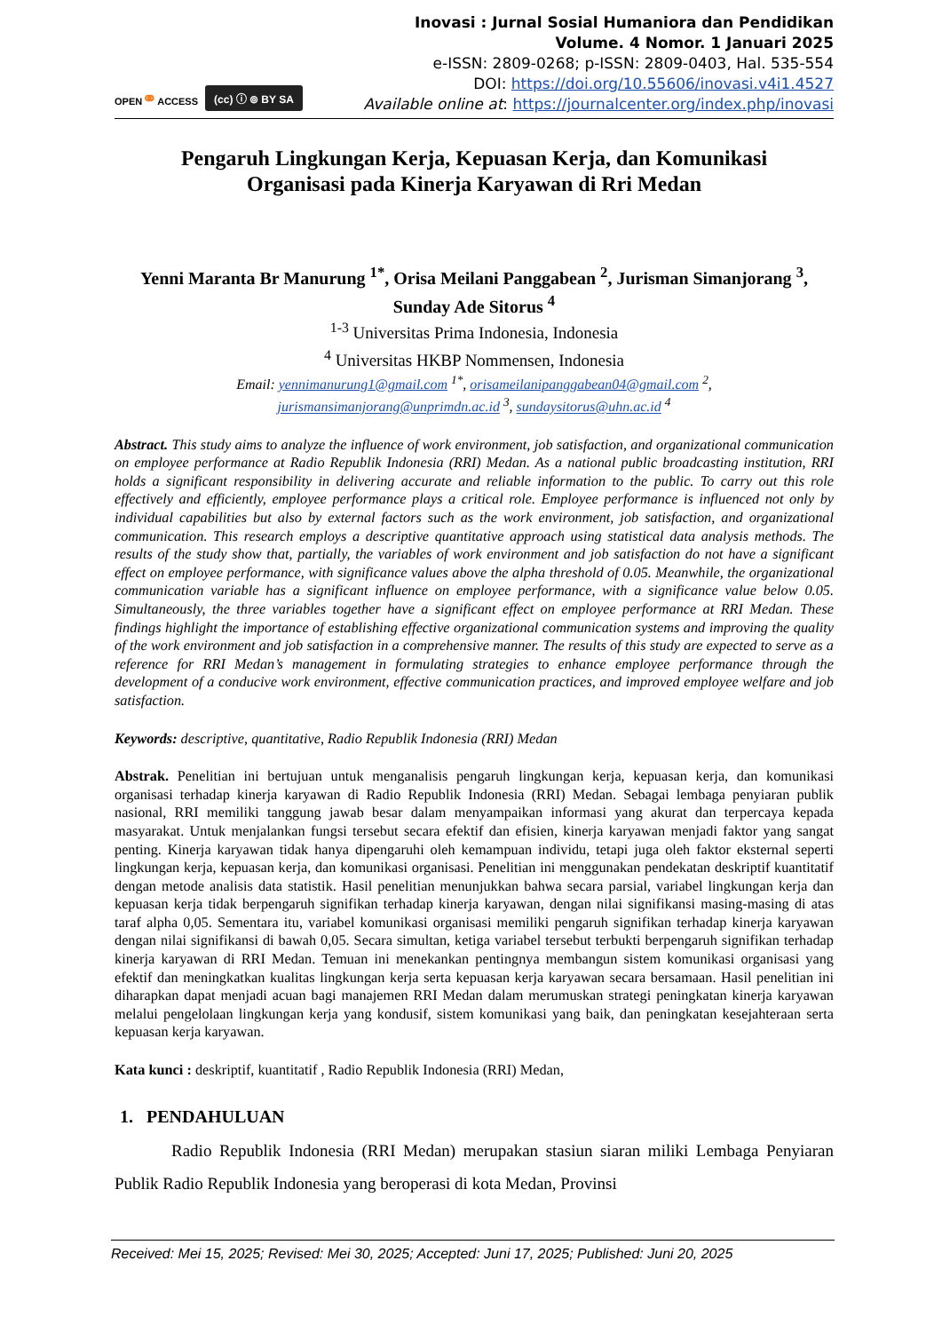OPEN⚭ACCESS
(cc) ⓘ ⊚ BY SA
Inovasi : Jurnal Sosial Humaniora dan Pendidikan
Volume. 4 Nomor. 1 Januari 2025
e-ISSN: 2809-0268; p-ISSN: 2809-0403, Hal. 535-554
DOI: https://doi.org/10.55606/inovasi.v4i1.4527
Available online at: https://journalcenter.org/index.php/inovasi
Pengaruh Lingkungan Kerja, Kepuasan Kerja, dan Komunikasi
Organisasi pada Kinerja Karyawan di Rri Medan
Yenni Maranta Br Manurung <sup>1*</sup>, Orisa Meilani Panggabean <sup>2</sup>, Jurisman Simanjorang <sup>3</sup>,
Sunday Ade Sitorus <sup>4</sup>
<sup>1-3</sup> Universitas Prima Indonesia, Indonesia
<sup>4</sup> Universitas HKBP Nommensen, Indonesia
Email: yennimanurung1@gmail.com <sup>1*</sup>, orisameilanipanggabean04@gmail.com <sup>2</sup>,
jurismansimanjorang@unprimdn.ac.id <sup>3</sup>, sundaysitorus@uhn.ac.id <sup>4</sup>
Abstract. This study aims to analyze the influence of work environment, job satisfaction, and organizational communication on employee performance at Radio Republik Indonesia (RRI) Medan. As a national public broadcasting institution, RRI holds a significant responsibility in delivering accurate and reliable information to the public. To carry out this role effectively and efficiently, employee performance plays a critical role. Employee performance is influenced not only by individual capabilities but also by external factors such as the work environment, job satisfaction, and organizational communication. This research employs a descriptive quantitative approach using statistical data analysis methods. The results of the study show that, partially, the variables of work environment and job satisfaction do not have a significant effect on employee performance, with significance values above the alpha threshold of 0.05. Meanwhile, the organizational communication variable has a significant influence on employee performance, with a significance value below 0.05. Simultaneously, the three variables together have a significant effect on employee performance at RRI Medan. These findings highlight the importance of establishing effective organizational communication systems and improving the quality of the work environment and job satisfaction in a comprehensive manner. The results of this study are expected to serve as a reference for RRI Medan’s management in formulating strategies to enhance employee performance through the development of a conducive work environment, effective communication practices, and improved employee welfare and job satisfaction.
Keywords: descriptive, quantitative, Radio Republik Indonesia (RRI) Medan
Abstrak. Penelitian ini bertujuan untuk menganalisis pengaruh lingkungan kerja, kepuasan kerja, dan komunikasi organisasi terhadap kinerja karyawan di Radio Republik Indonesia (RRI) Medan. Sebagai lembaga penyiaran publik nasional, RRI memiliki tanggung jawab besar dalam menyampaikan informasi yang akurat dan terpercaya kepada masyarakat. Untuk menjalankan fungsi tersebut secara efektif dan efisien, kinerja karyawan menjadi faktor yang sangat penting. Kinerja karyawan tidak hanya dipengaruhi oleh kemampuan individu, tetapi juga oleh faktor eksternal seperti lingkungan kerja, kepuasan kerja, dan komunikasi organisasi. Penelitian ini menggunakan pendekatan deskriptif kuantitatif dengan metode analisis data statistik. Hasil penelitian menunjukkan bahwa secara parsial, variabel lingkungan kerja dan kepuasan kerja tidak berpengaruh signifikan terhadap kinerja karyawan, dengan nilai signifikansi masing-masing di atas taraf alpha 0,05. Sementara itu, variabel komunikasi organisasi memiliki pengaruh signifikan terhadap kinerja karyawan dengan nilai signifikansi di bawah 0,05. Secara simultan, ketiga variabel tersebut terbukti berpengaruh signifikan terhadap kinerja karyawan di RRI Medan. Temuan ini menekankan pentingnya membangun sistem komunikasi organisasi yang efektif dan meningkatkan kualitas lingkungan kerja serta kepuasan kerja karyawan secara bersamaan. Hasil penelitian ini diharapkan dapat menjadi acuan bagi manajemen RRI Medan dalam merumuskan strategi peningkatan kinerja karyawan melalui pengelolaan lingkungan kerja yang kondusif, sistem komunikasi yang baik, dan peningkatan kesejahteraan serta kepuasan kerja karyawan.
Kata kunci : deskriptif, kuantitatif , Radio Republik Indonesia (RRI) Medan,
1. PENDAHULUAN
Radio Republik Indonesia (RRI Medan) merupakan stasiun siaran miliki Lembaga Penyiaran Publik Radio Republik Indonesia yang beroperasi di kota Medan, Provinsi
Received: Mei 15, 2025; Revised: Mei 30, 2025; Accepted: Juni 17, 2025; Published: Juni 20, 2025